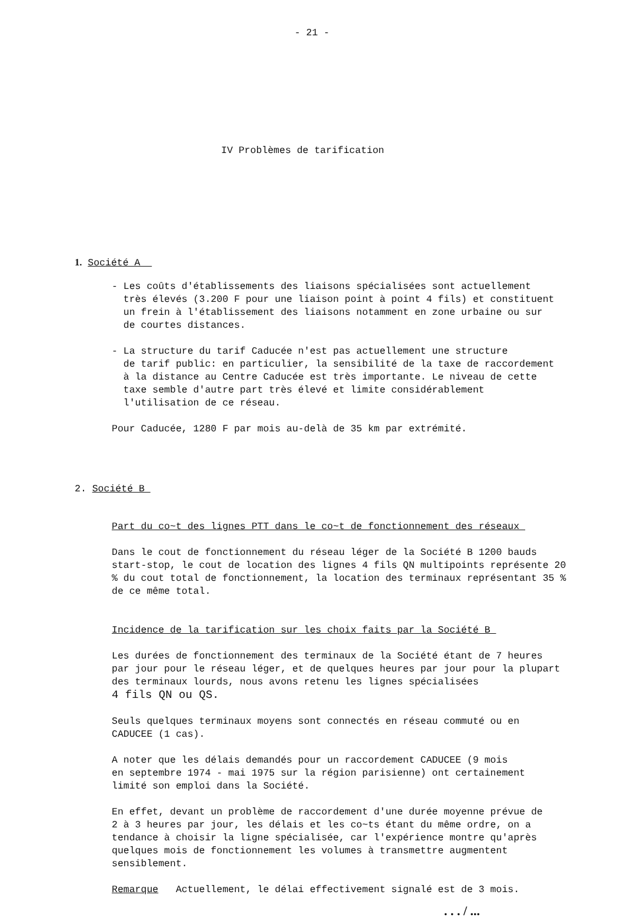- 21 -
IV Problèmes de tarification
1. Société A
- Les coûts d'établissements des liaisons spécialisées sont actuellement
très élevés (3.200 F pour une liaison point à point 4 fils) et constituent
un frein à l'établissement des liaisons notamment en zone urbaine ou sur
de courtes distances.
- La structure du tarif Caducée n'est pas actuellement une structure
de tarif public: en particulier, la sensibilité de la taxe de raccordement
à la distance au Centre Caducée est très importante. Le niveau de cette
taxe semble d'autre part très élevé et limite considérablement
l'utilisation de ce réseau.
Pour Caducée, 1280 F par mois au-delà de 35 km par extrémité.
2. Société B
Part du co~t des lignes PTT dans le co~t de fonctionnement des réseaux
Dans le cout de fonctionnement du réseau léger de la Société B 1200 bauds
start-stop, le cout de location des lignes 4 fils QN multipoints représente 20
% du cout total de fonctionnement, la location des terminaux représentant 35 %
de ce même total.
Incidence de la tarification sur les choix faits par la Société B
Les durées de fonctionnement des terminaux de la Société étant de 7 heures
par jour pour le réseau léger, et de quelques heures par jour pour la plupart
des terminaux lourds, nous avons retenu les lignes spécialisées
4 fils QN ou QS.
Seuls quelques terminaux moyens sont connectés en réseau commuté ou en
CADUCEE (1 cas).
A noter que les délais demandés pour un raccordement CADUCEE (9 mois
en septembre 1974 - mai 1975 sur la région parisienne) ont certainement
limité son emploi dans la Société.
En effet, devant un problème de raccordement d'une durée moyenne prévue de
2 à 3 heures par jour, les délais et les co~ts étant du même ordre, on a
tendance à choisir la ligne spécialisée, car l'expérience montre qu'après
quelques mois de fonctionnement les volumes à transmettre augmentent
sensiblement.
Remarque Actuellement, le délai effectivement signalé est de 3 mois.
. . . / ...